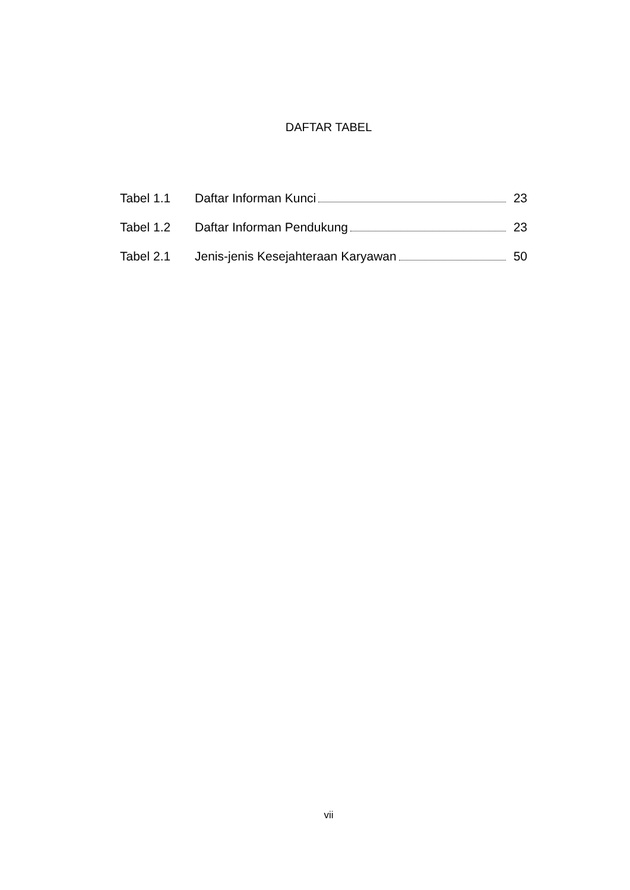DAFTAR TABEL
Tabel 1.1 Daftar Informan Kunci 23
Tabel 1.2 Daftar Informan Pendukung 23
Tabel 2.1 Jenis-jenis Kesejahteraan Karyawan 50
vii